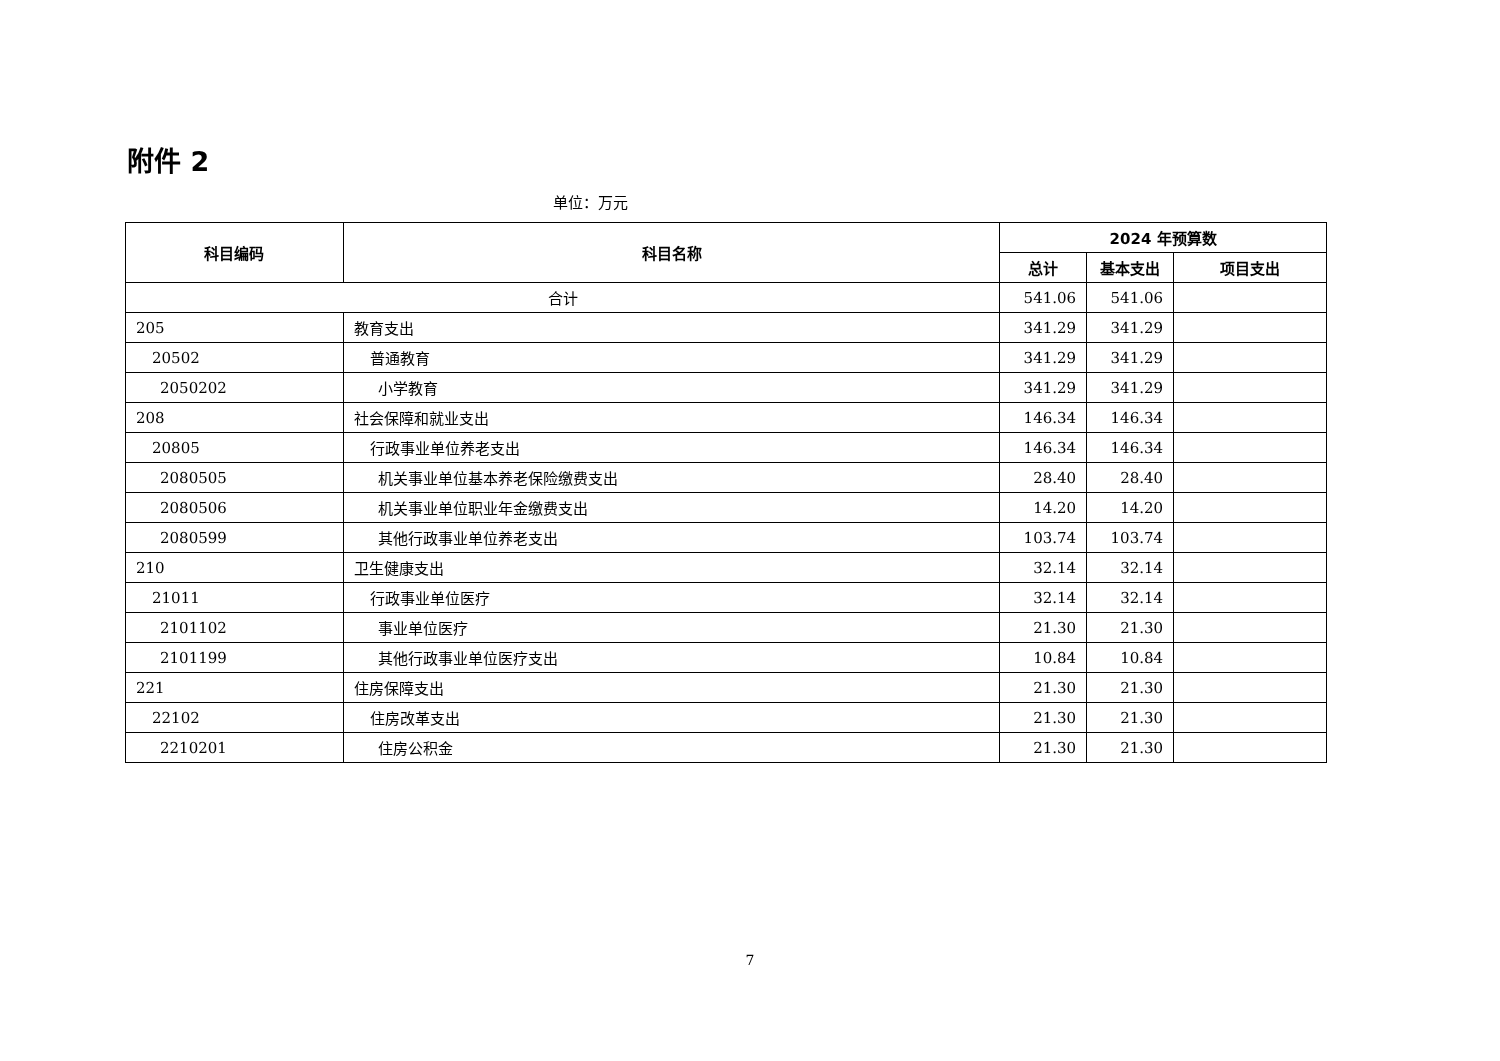附件 2
单位：万元
| 科目编码 | 科目名称 | 2024 年预算数 | | |
| --- | --- | --- | --- | --- |
| | | 总计 | 基本支出 | 项目支出 |
| 合计 | | 541.06 | 541.06 | |
| 205 | 教育支出 | 341.29 | 341.29 | |
| 20502 | 普通教育 | 341.29 | 341.29 | |
| 2050202 | 小学教育 | 341.29 | 341.29 | |
| 208 | 社会保障和就业支出 | 146.34 | 146.34 | |
| 20805 | 行政事业单位养老支出 | 146.34 | 146.34 | |
| 2080505 | 机关事业单位基本养老保险缴费支出 | 28.40 | 28.40 | |
| 2080506 | 机关事业单位职业年金缴费支出 | 14.20 | 14.20 | |
| 2080599 | 其他行政事业单位养老支出 | 103.74 | 103.74 | |
| 210 | 卫生健康支出 | 32.14 | 32.14 | |
| 21011 | 行政事业单位医疗 | 32.14 | 32.14 | |
| 2101102 | 事业单位医疗 | 21.30 | 21.30 | |
| 2101199 | 其他行政事业单位医疗支出 | 10.84 | 10.84 | |
| 221 | 住房保障支出 | 21.30 | 21.30 | |
| 22102 | 住房改革支出 | 21.30 | 21.30 | |
| 2210201 | 住房公积金 | 21.30 | 21.30 | |
7